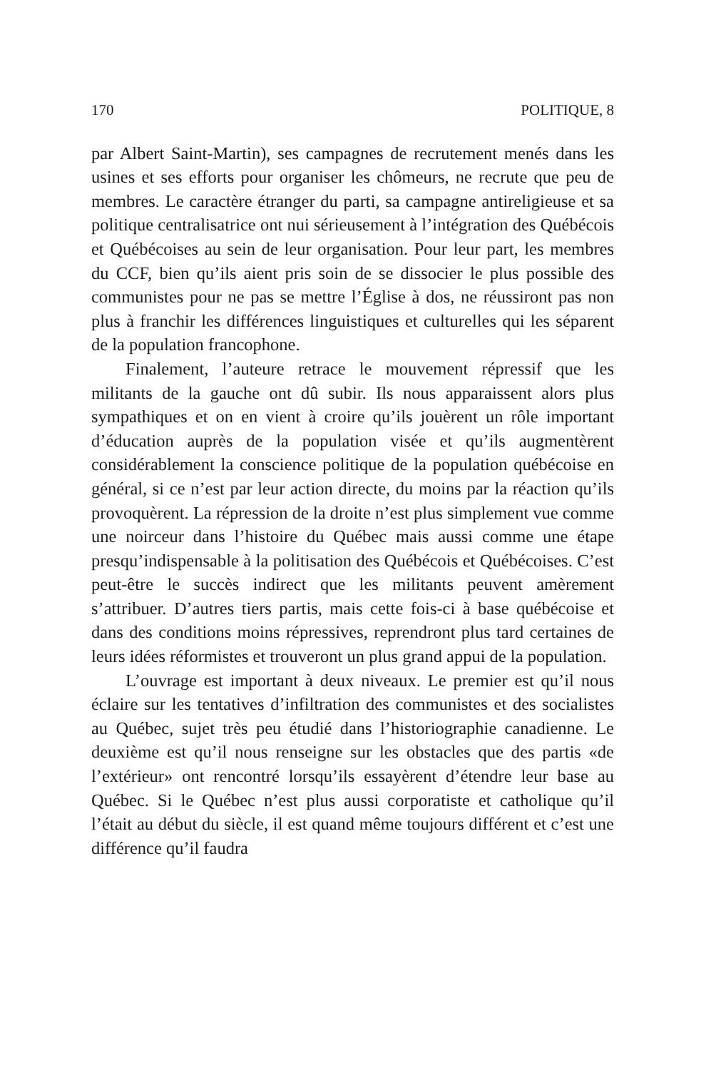170 POLITIQUE, 8
par Albert Saint-Martin), ses campagnes de recrutement menés dans les usines et ses efforts pour organiser les chômeurs, ne recrute que peu de membres. Le caractère étranger du parti, sa campagne antireligieuse et sa politique centralisatrice ont nui sérieusement à l’intégration des Québécois et Québécoises au sein de leur organisation. Pour leur part, les membres du CCF, bien qu’ils aient pris soin de se dissocier le plus possible des communistes pour ne pas se mettre l’Église à dos, ne réussiront pas non plus à franchir les différences linguistiques et culturelles qui les séparent de la population francophone.
Finalement, l’auteure retrace le mouvement répressif que les militants de la gauche ont dû subir. Ils nous apparaissent alors plus sympathiques et on en vient à croire qu’ils jouèrent un rôle important d’éducation auprès de la population visée et qu’ils augmentèrent considérablement la conscience politique de la population québécoise en général, si ce n’est par leur action directe, du moins par la réaction qu’ils provoquèrent. La répression de la droite n’est plus simplement vue comme une noirceur dans l’histoire du Québec mais aussi comme une étape presqu’indispensable à la politisation des Québécois et Québécoises. C’est peut-être le succès indirect que les militants peuvent amèrement s’attribuer. D’autres tiers partis, mais cette fois-ci à base québécoise et dans des conditions moins répressives, reprendront plus tard certaines de leurs idées réformistes et trouveront un plus grand appui de la population.
L’ouvrage est important à deux niveaux. Le premier est qu’il nous éclaire sur les tentatives d’infiltration des communistes et des socialistes au Québec, sujet très peu étudié dans l’historiographie canadienne. Le deuxième est qu’il nous renseigne sur les obstacles que des partis «de l’extérieur» ont rencontré lorsqu’ils essayèrent d’étendre leur base au Québec. Si le Québec n’est plus aussi corporatiste et catholique qu’il l’était au début du siècle, il est quand même toujours différent et c’est une différence qu’il faudra